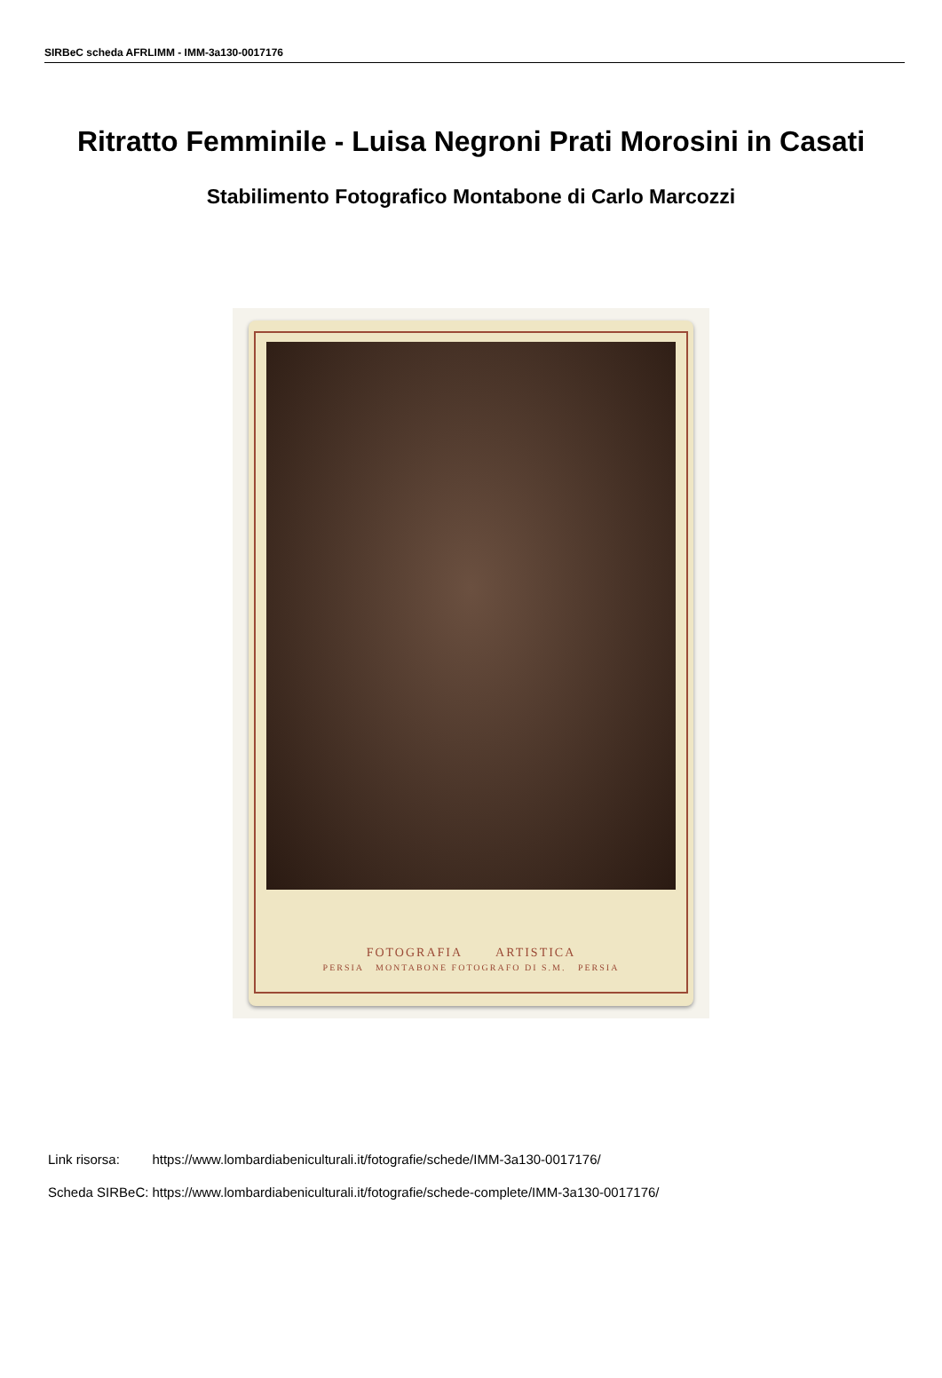SIRBeC scheda AFRLIMM - IMM-3a130-0017176
Ritratto Femminile - Luisa Negroni Prati Morosini in Casati
Stabilimento Fotografico Montabone di Carlo Marcozzi
FOTOGRAFIA ARTISTICA
PERSIA MONTABONE FOTOGRAFO DI S.M. PERSIA
| Link risorsa: | https://www.lombardiabeniculturali.it/fotografie/schede/IMM-3a130-0017176/ |
| Scheda SIRBeC: | https://www.lombardiabeniculturali.it/fotografie/schede-complete/IMM-3a130-0017176/ |